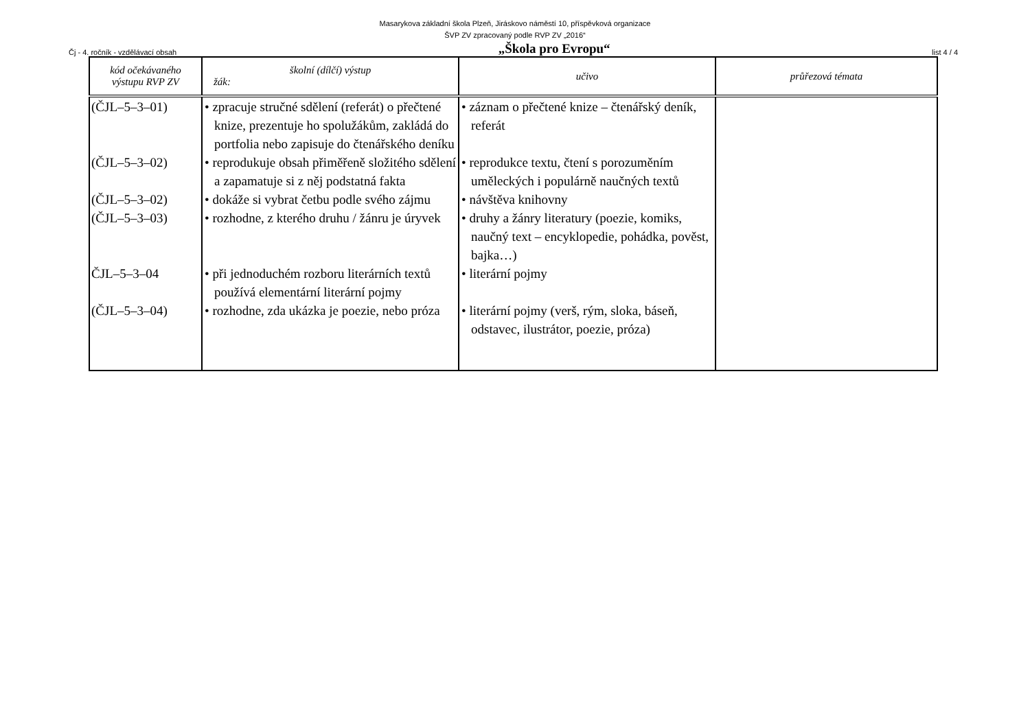Masarykova základní škola Plzeň, Jiráskovo náměstí 10, příspěvková organizace
ŠVP ZV zpracovaný podle RVP ZV „2016“
Čj - 4. ročník - vzdělávací obsah „Škola pro Evropu“list 4 / 4
| kód očekávaného výstupu RVP ZV | školní (dílčí) výstup žák: | učivo | průřezová témata |
| --- | --- | --- | --- |
| (ČJL–5–3–01) | • zpracuje stručné sdělení (referát) o přečtené knize, prezentuje ho spolužákům, zakládá do portfolia nebo zapisuje do čtenářského deníku | • záznam o přečtené knize – čtenářský deník, referát | |
| (ČJL–5–3–02) | • reprodukuje obsah přiměřeně složitého sdělení a zapamatuje si z něj podstatná fakta | • reprodukce textu, čtení s porozuměním uměleckých i populárně naučných textů | |
| (ČJL–5–3–02) | • dokáže si vybrat četbu podle svého zájmu | • návštěva knihovny | |
| (ČJL–5–3–03) | • rozhodne, z kterého druhu / žánru je úryvek | • druhy a žánry literatury (poezie, komiks, naučný text – encyklopedie, pohádka, pověst, bajka…) | |
| ČJL–5–3–04 | • při jednoduchém rozboru literárních textů používá elementární literární pojmy | • literární pojmy | |
| (ČJL–5–3–04) | • rozhodne, zda ukázka je poezie, nebo próza | • literární pojmy (verš, rým, sloka, báseň, odstavec, ilustrátor, poezie, próza) | |